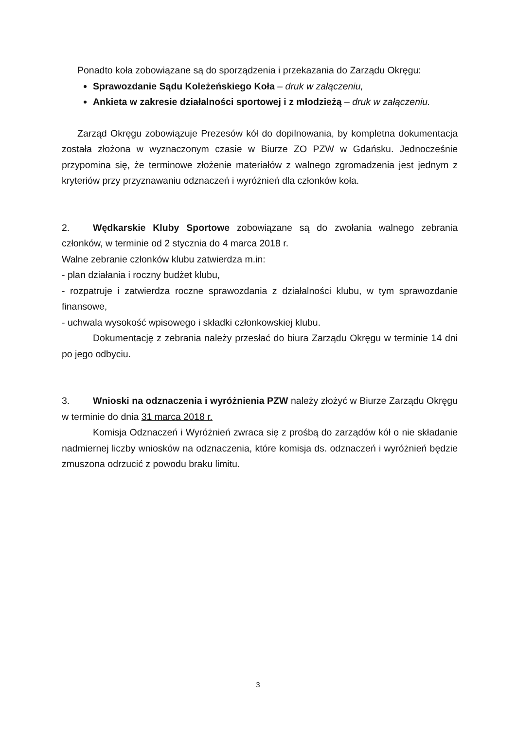Ponadto koła zobowiązane są do sporządzenia i przekazania do Zarządu Okręgu:
Sprawozdanie Sądu Koleżeńskiego Koła – druk w załączeniu,
Ankieta w zakresie działalności sportowej i z młodzieżą – druk w załączeniu.
Zarząd Okręgu zobowiązuje Prezesów kół do dopilnowania, by kompletna dokumentacja została złożona w wyznaczonym czasie w Biurze ZO PZW w Gdańsku. Jednocześnie przypomina się, że terminowe złożenie materiałów z walnego zgromadzenia jest jednym z kryteriów przy przyznawaniu odznaczeń i wyróżnień dla członków koła.
2. Wędkarskie Kluby Sportowe zobowiązane są do zwołania walnego zebrania członków, w terminie od 2 stycznia do 4 marca 2018 r.
Walne zebranie członków klubu zatwierdza m.in:
- plan działania i roczny budżet klubu,
- rozpatruje i zatwierdza roczne sprawozdania z działalności klubu, w tym sprawozdanie finansowe,
- uchwala wysokość wpisowego i składki członkowskiej klubu.
Dokumentację z zebrania należy przesłać do biura Zarządu Okręgu w terminie 14 dni po jego odbyciu.
3. Wnioski na odznaczenia i wyróżnienia PZW należy złożyć w Biurze Zarządu Okręgu w terminie do dnia 31 marca 2018 r.
Komisja Odznaczeń i Wyróżnień zwraca się z prośbą do zarządów kół o nie składanie nadmiernej liczby wniosków na odznaczenia, które komisja ds. odznaczeń i wyróżnień będzie zmuszona odrzucić z powodu braku limitu.
3